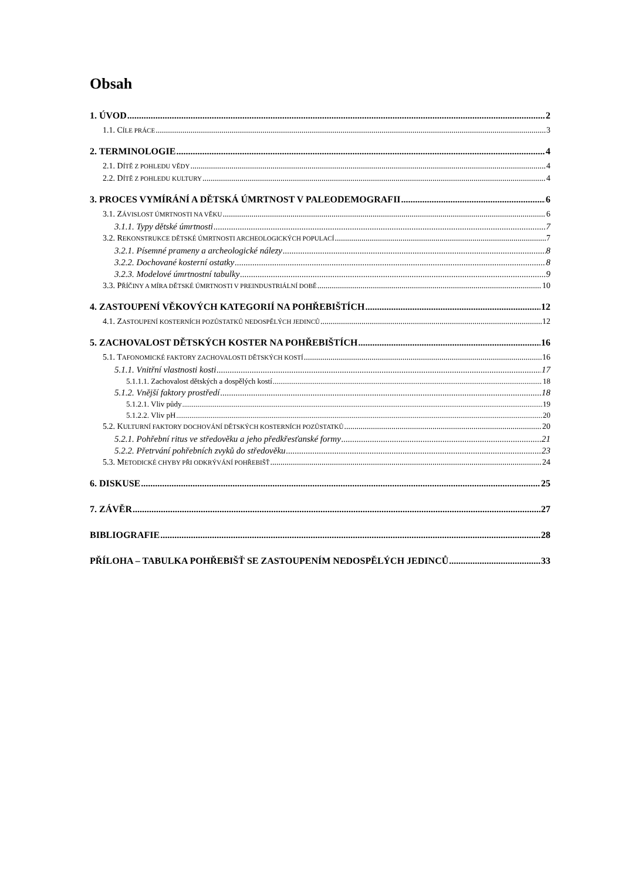Obsah
1. ÚVOD 2
1.1. CÍLE PRÁCE 3
2. TERMINOLOGIE 4
2.1. DÍTĚ Z POHLEDU VĚDY 4
2.2. DÍTĚ Z POHLEDU KULTURY 4
3. PROCES VYMÍRÁNÍ A DĚTSKÁ ÚMRTNOST V PALEODEMOGRAFII 6
3.1. ZÁVISLOST ÚMRTNOSTI NA VĚKU 6
3.1.1. Typy dětské úmrtnosti 7
3.2. REKONSTRUKCE DĚTSKÉ ÚMRTNOSTI ARCHEOLOGICKÝCH POPULACÍ 7
3.2.1. Písemné prameny a archeologické nálezy 8
3.2.2. Dochované kosterní ostatky 8
3.2.3. Modelové úmrtnostní tabulky 9
3.3. PŘÍČINY A MÍRA DĚTSKÉ ÚMRTNOSTI V PREINDUSTRIÁLNÍ DOBĚ 10
4. ZASTOUPENÍ VĚKOVÝCH KATEGORIÍ NA POHŘEBIŠTÍCH 12
4.1. ZASTOUPENÍ KOSTERNÍCH POZŮSTATKŮ NEDOSPĚLÝCH JEDINCŮ 12
5. ZACHOVALOST DĚTSKÝCH KOSTER NA POHŘEBIŠTÍCH 16
5.1. TAFONOMICKÉ FAKTORY ZACHOVALOSTI DĚTSKÝCH KOSTÍ 16
5.1.1. Vnitřní vlastnosti kosti 17
5.1.1.1. Zachovalost dětských a dospělých kostí 18
5.1.2. Vnější faktory prostředí 18
5.1.2.1. Vliv půdy 19
5.1.2.2. Vliv pH 20
5.2. KULTURNÍ FAKTORY DOCHOVÁNÍ DĚTSKÝCH KOSTERNÍCH POZŮSTATKŮ 20
5.2.1. Pohřební ritus ve středověku a jeho předkřesťanské formy 21
5.2.2. Přetrvání pohřebních zvyků do středověku 23
5.3. METODICKÉ CHYBY PŘI ODKRÝVÁNÍ POHŘEBIŠŤ 24
6. DISKUSE 25
7. ZÁVĚR 27
BIBLIOGRAFIE 28
PŘÍLOHA – TABULKA POHŘEBIŠŤ SE ZASTOUPENÍM NEDOSPĚLÝCH JEDINCŮ 33